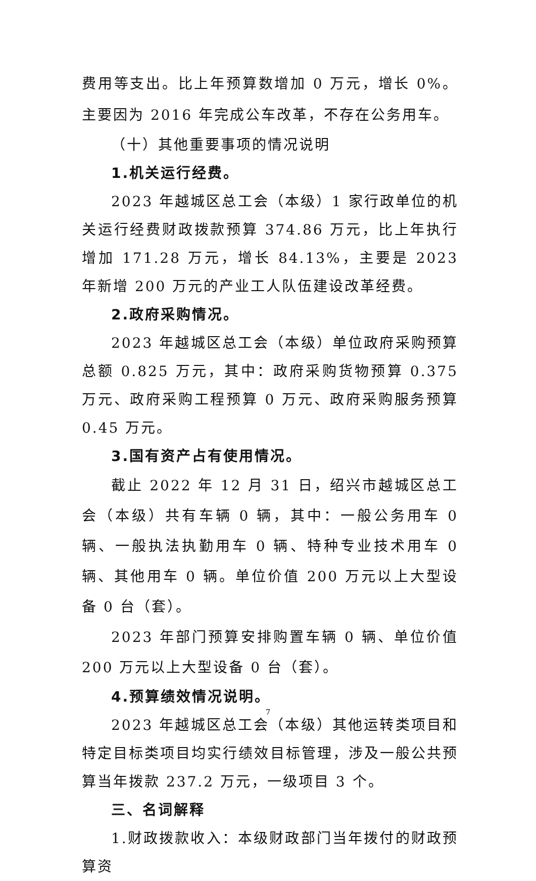费用等支出。比上年预算数增加 0 万元，增长 0%。主要因为 2016 年完成公车改革，不存在公务用车。
（十）其他重要事项的情况说明
1.机关运行经费。
2023 年越城区总工会（本级）1 家行政单位的机关运行经费财政拨款预算 374.86 万元，比上年执行增加 171.28 万元，增长 84.13%，主要是 2023 年新增 200 万元的产业工人队伍建设改革经费。
2.政府采购情况。
2023 年越城区总工会（本级）单位政府采购预算总额 0.825 万元，其中：政府采购货物预算 0.375 万元、政府采购工程预算 0 万元、政府采购服务预算 0.45 万元。
3.国有资产占有使用情况。
截止 2022 年 12 月 31 日，绍兴市越城区总工会（本级）共有车辆 0 辆，其中：一般公务用车 0 辆、一般执法执勤用车 0 辆、特种专业技术用车 0 辆、其他用车 0 辆。单位价值 200 万元以上大型设备 0 台（套）。
2023 年部门预算安排购置车辆 0 辆、单位价值 200 万元以上大型设备 0 台（套）。
4.预算绩效情况说明。
2023 年越城区总工会（本级）其他运转类项目和特定目标类项目均实行绩效目标管理，涉及一般公共预算当年拨款 237.2 万元，一级项目 3 个。
三、名词解释
1.财政拨款收入：本级财政部门当年拨付的财政预算资
7